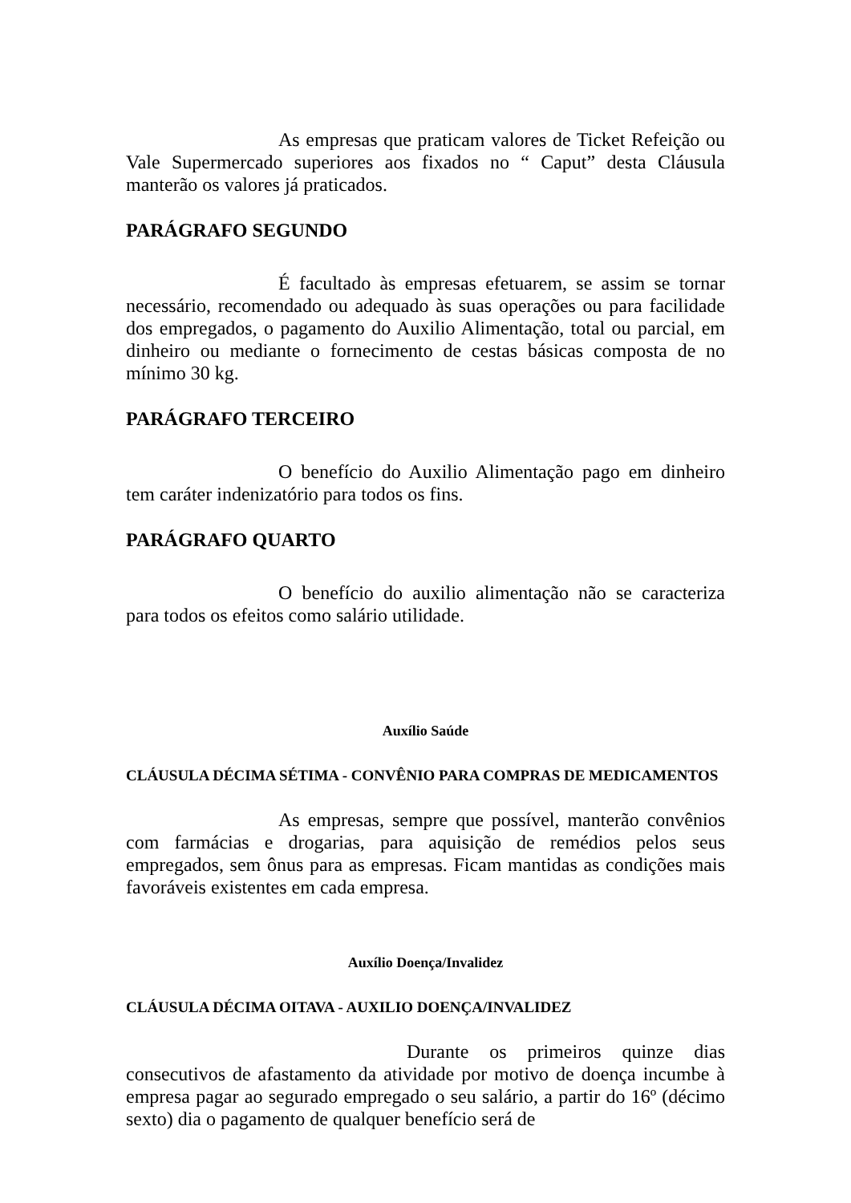As empresas que praticam valores de Ticket Refeição ou Vale Supermercado superiores aos fixados no “ Caput” desta Cláusula manterão os valores já praticados.
PARÁGRAFO SEGUNDO
É facultado às empresas efetuarem, se assim se tornar necessário, recomendado ou adequado às suas operações ou para facilidade dos empregados, o pagamento do Auxilio Alimentação, total ou parcial, em dinheiro ou mediante o fornecimento de cestas básicas composta de no mínimo 30 kg.
PARÁGRAFO TERCEIRO
O benefício do Auxilio Alimentação pago em dinheiro tem caráter indenizatório para todos os fins.
PARÁGRAFO QUARTO
O benefício do auxilio alimentação não se caracteriza para todos os efeitos como salário utilidade.
Auxílio Saúde
CLÁUSULA DÉCIMA SÉTIMA - CONVÊNIO PARA COMPRAS DE MEDICAMENTOS
As empresas, sempre que possível, manterão convênios com farmácias e drogarias, para aquisição de remédios pelos seus empregados, sem ônus para as empresas. Ficam mantidas as condições mais favoráveis existentes em cada empresa.
Auxílio Doença/Invalidez
CLÁUSULA DÉCIMA OITAVA - AUXILIO DOENÇA/INVALIDEZ
Durante os primeiros quinze dias consecutivos de afastamento da atividade por motivo de doença incumbe à empresa pagar ao segurado empregado o seu salário, a partir do 16º (décimo sexto) dia o pagamento de qualquer benefício será de